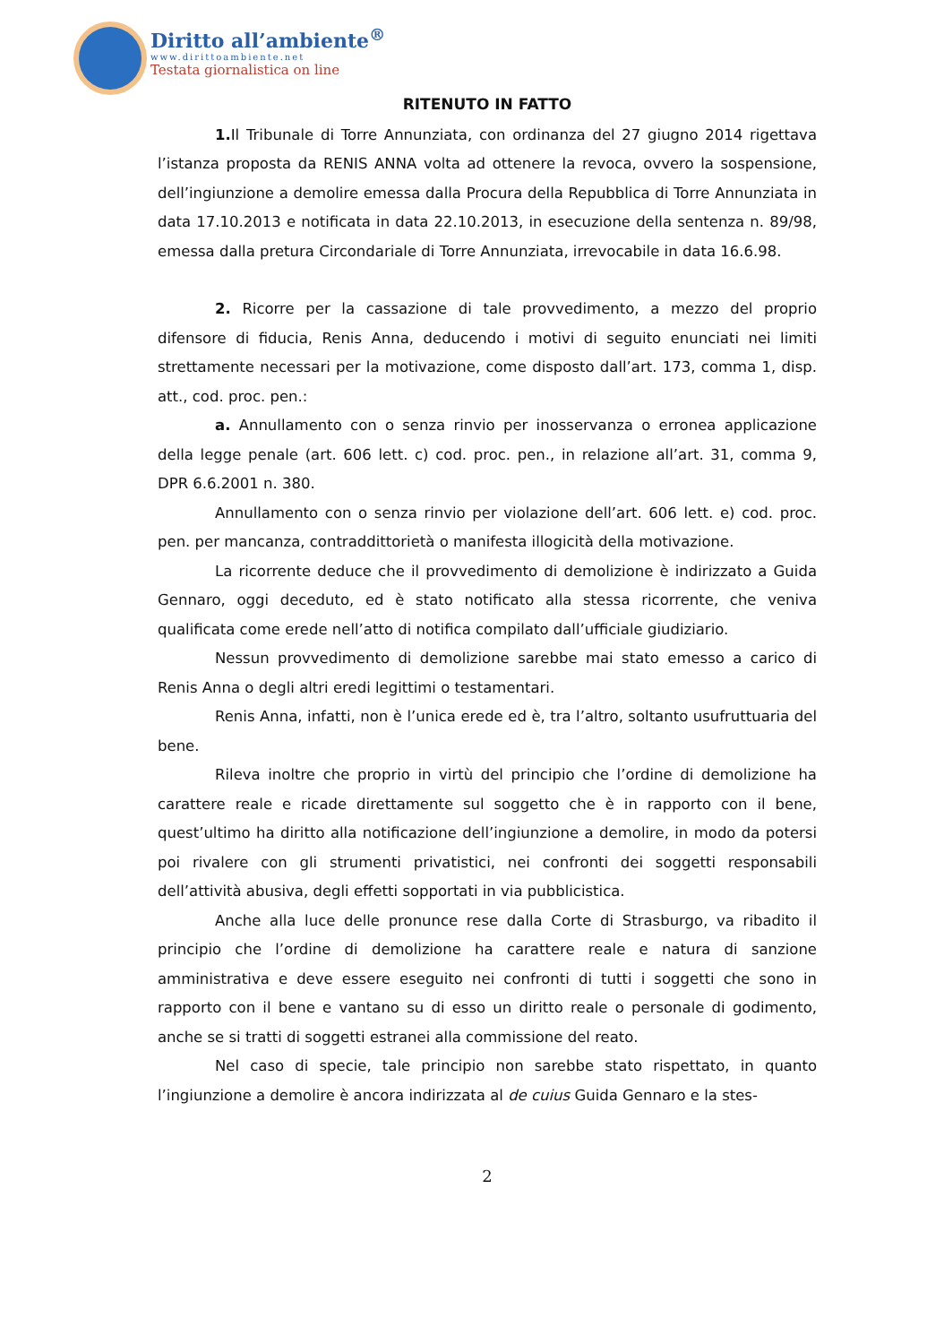Diritto all’ambiente<sup>®</sup>
www.dirittoambiente.net
Testata giornalistica on line
RITENUTO IN FATTO
1. Il Tribunale di Torre Annunziata, con ordinanza del 27 giugno 2014 rigettava l’istanza proposta da RENIS ANNA volta ad ottenere la revoca, ovvero la sospensione, dell’ingiunzione a demolire emessa dalla Procura della Repubblica di Torre Annunziata in data 17.10.2013 e notificata in data 22.10.2013, in esecuzione della sentenza n. 89/98, emessa dalla pretura Circondariale di Torre Annunziata, irrevocabile in data 16.6.98.
2. Ricorre per la cassazione di tale provvedimento, a mezzo del proprio difensore di fiducia, Renis Anna, deducendo i motivi di seguito enunciati nei limiti strettamente necessari per la motivazione, come disposto dall’art. 173, comma 1, disp. att., cod. proc. pen.:
a. Annullamento con o senza rinvio per inosservanza o erronea applicazione della legge penale (art. 606 lett. c) cod. proc. pen., in relazione all’art. 31, comma 9, DPR 6.6.2001 n. 380.
Annullamento con o senza rinvio per violazione dell’art. 606 lett. e) cod. proc. pen. per mancanza, contraddittorietà o manifesta illogicità della motivazione.
La ricorrente deduce che il provvedimento di demolizione è indirizzato a Guida Gennaro, oggi deceduto, ed è stato notificato alla stessa ricorrente, che veniva qualificata come erede nell’atto di notifica compilato dall’ufficiale giudiziario.
Nessun provvedimento di demolizione sarebbe mai stato emesso a carico di Renis Anna o degli altri eredi legittimi o testamentari.
Renis Anna, infatti, non è l’unica erede ed è, tra l’altro, soltanto usufruttuaria del bene.
Rileva inoltre che proprio in virtù del principio che l’ordine di demolizione ha carattere reale e ricade direttamente sul soggetto che è in rapporto con il bene, quest’ultimo ha diritto alla notificazione dell’ingiunzione a demolire, in modo da potersi poi rivalere con gli strumenti privatistici, nei confronti dei soggetti responsabili dell’attività abusiva, degli effetti sopportati in via pubblicistica.
Anche alla luce delle pronunce rese dalla Corte di Strasburgo, va ribadito il principio che l’ordine di demolizione ha carattere reale e natura di sanzione amministrativa e deve essere eseguito nei confronti di tutti i soggetti che sono in rapporto con il bene e vantano su di esso un diritto reale o personale di godimento, anche se si tratti di soggetti estranei alla commissione del reato.
Nel caso di specie, tale principio non sarebbe stato rispettato, in quanto l’ingiunzione a demolire è ancora indirizzata al de cuius Guida Gennaro e la stes-
2